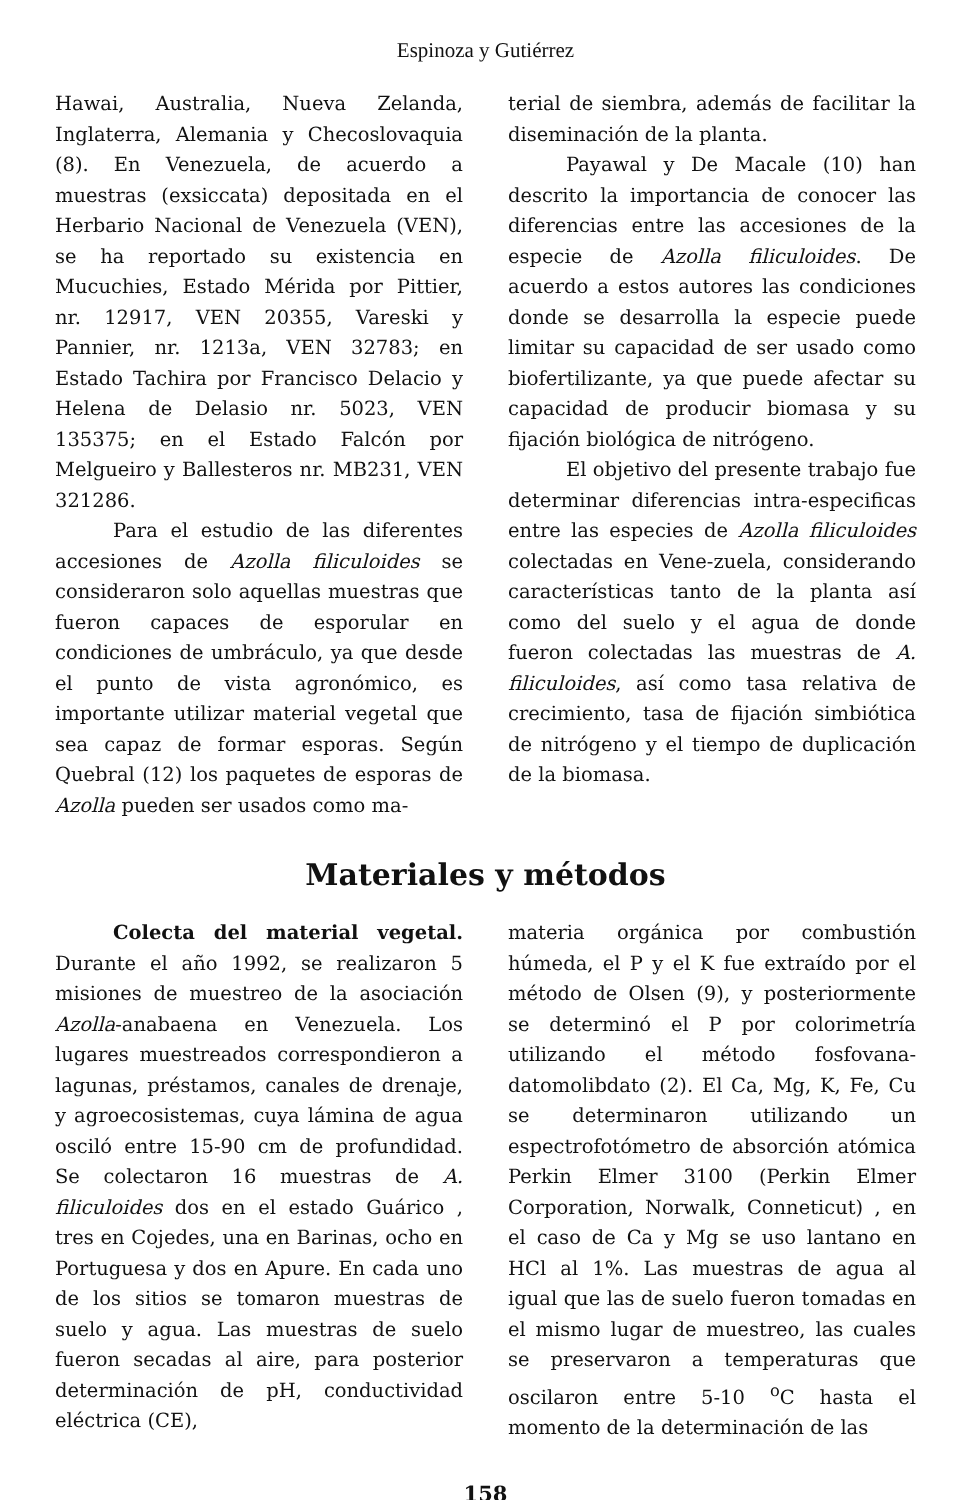Espinoza y Gutiérrez
Hawai, Australia, Nueva Zelanda, Inglaterra, Alemania y Checoslovaquia (8). En Venezuela, de acuerdo a muestras (exsiccata) depositada en el Herbario Nacional de Venezuela (VEN), se ha reportado su existencia en Mucuchies, Estado Mérida por Pittier, nr. 12917, VEN 20355, Vareski y Pannier, nr. 1213a, VEN 32783; en Estado Tachira por Francisco Delacio y Helena de Delasio nr. 5023, VEN 135375; en el Estado Falcón por Melgueiro y Ballesteros nr. MB231, VEN 321286.
Para el estudio de las diferentes accesiones de Azolla filiculoides se consideraron solo aquellas muestras que fueron capaces de esporular en condiciones de umbráculo, ya que desde el punto de vista agronómico, es importante utilizar material vegetal que sea capaz de formar esporas. Según Quebral (12) los paquetes de esporas de Azolla pueden ser usados como ma-
terial de siembra, además de facilitar la diseminación de la planta.
Payawal y De Macale (10) han descrito la importancia de conocer las diferencias entre las accesiones de la especie de Azolla filiculoides. De acuerdo a estos autores las condiciones donde se desarrolla la especie puede limitar su capacidad de ser usado como biofertilizante, ya que puede afectar su capacidad de producir biomasa y su fijación biológica de nitrógeno.
El objetivo del presente trabajo fue determinar diferencias intra-especificas entre las especies de Azolla filiculoides colectadas en Vene-zuela, considerando características tanto de la planta así como del suelo y el agua de donde fueron colectadas las muestras de A. filiculoides, así como tasa relativa de crecimiento, tasa de fijación simbiótica de nitrógeno y el tiempo de duplicación de la biomasa.
Materiales y métodos
Colecta del material vegetal. Durante el año 1992, se realizaron 5 misiones de muestreo de la asociación Azolla-anabaena en Venezuela. Los lugares muestreados correspondieron a lagunas, préstamos, canales de drenaje, y agroecosistemas, cuya lámina de agua osciló entre 15-90 cm de profundidad. Se colectaron 16 muestras de A. filiculoides dos en el estado Guárico , tres en Cojedes, una en Barinas, ocho en Portuguesa y dos en Apure. En cada uno de los sitios se tomaron muestras de suelo y agua. Las muestras de suelo fueron secadas al aire, para posterior determinación de pH, conductividad eléctrica (CE),
materia orgánica por combustión húmeda, el P y el K fue extraído por el método de Olsen (9), y posteriormente se determinó el P por colorimetría utilizando el método fosfovana-datomolibdato (2). El Ca, Mg, K, Fe, Cu se determinaron utilizando un espectrofotómetro de absorción atómica Perkin Elmer 3100 (Perkin Elmer Corporation, Norwalk, Conneticut) , en el caso de Ca y Mg se uso lantano en HCl al 1%. Las muestras de agua al igual que las de suelo fueron tomadas en el mismo lugar de muestreo, las cuales se preservaron a temperaturas que oscilaron entre 5-10 <sup>o</sup>C hasta el momento de la determinación de las
158